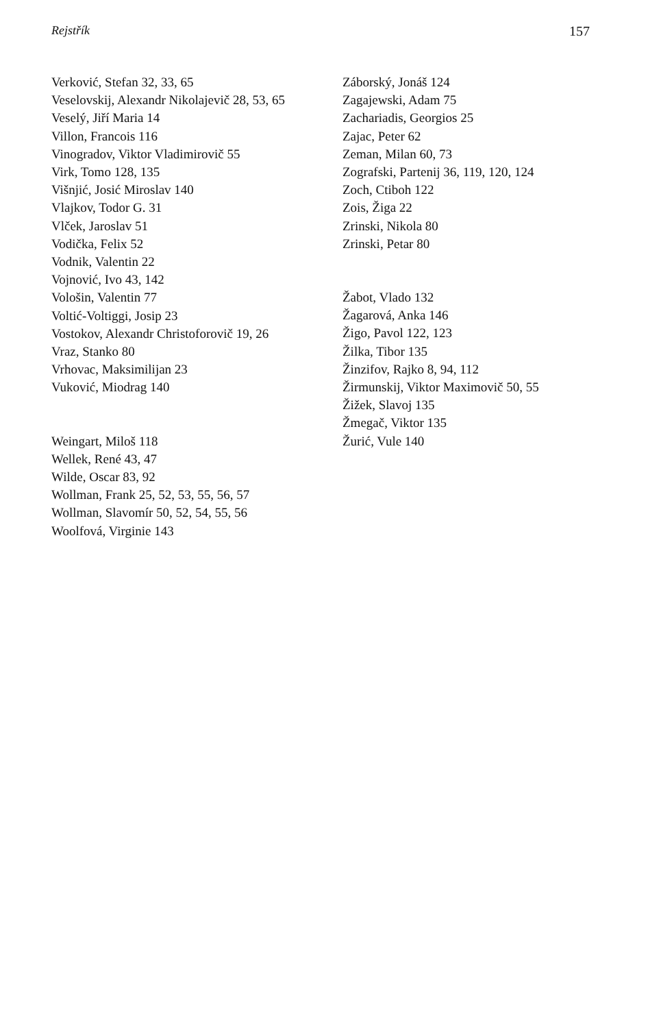Rejstřík 157
Verković, Stefan 32, 33, 65
Veselovskij, Alexandr Nikolajevič 28, 53, 65
Veselý, Jiří Maria 14
Villon, Francois 116
Vinogradov, Viktor Vladimirovič 55
Virk, Tomo 128, 135
Višnjić, Josić Miroslav 140
Vlajkov, Todor G. 31
Vlček, Jaroslav 51
Vodička, Felix 52
Vodnik, Valentin 22
Vojnović, Ivo 43, 142
Vološin, Valentin 77
Voltić-Voltiggi, Josip 23
Vostokov, Alexandr Christoforovič 19, 26
Vraz, Stanko 80
Vrhovac, Maksimilijan 23
Vuković, Miodrag 140
Weingart, Miloš 118
Wellek, René 43, 47
Wilde, Oscar 83, 92
Wollman, Frank 25, 52, 53, 55, 56, 57
Wollman, Slavomír 50, 52, 54, 55, 56
Woolfová, Virginie 143
Záborský, Jonáš 124
Zagajewski, Adam 75
Zachariadis, Georgios 25
Zajac, Peter 62
Zeman, Milan 60, 73
Zografski, Partenij 36, 119, 120, 124
Zoch, Ctiboh 122
Zois, Žiga 22
Zrinski, Nikola 80
Zrinski, Petar 80
Žabot, Vlado 132
Žagarová, Anka 146
Žigo, Pavol 122, 123
Žilka, Tibor 135
Žinzifov, Rajko 8, 94, 112
Žirmunskij, Viktor Maximovič 50, 55
Žižek, Slavoj 135
Žmegač, Viktor 135
Žurić, Vule 140